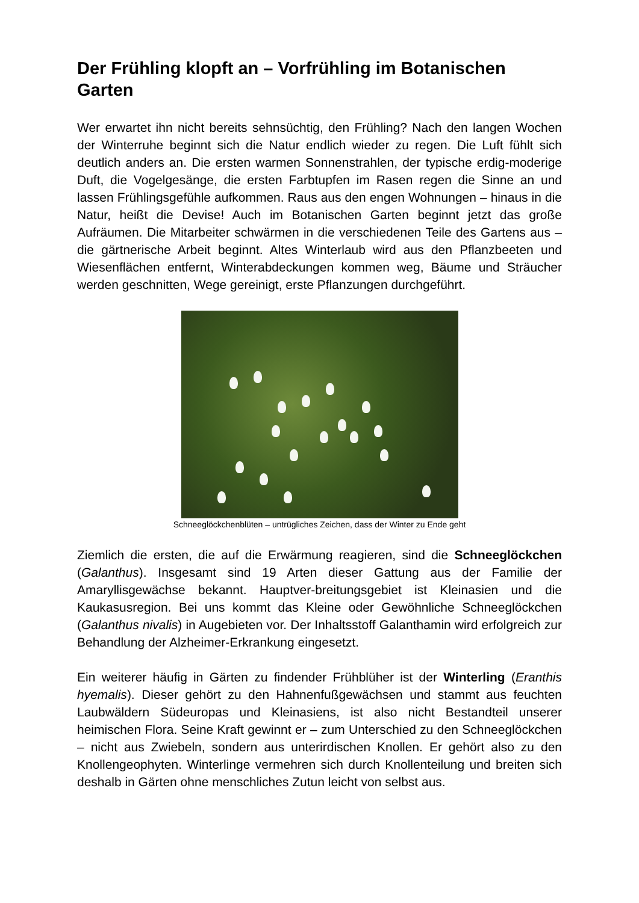Der Frühling klopft an – Vorfrühling im Botanischen Garten
Wer erwartet ihn nicht bereits sehnsüchtig, den Frühling? Nach den langen Wochen der Winterruhe beginnt sich die Natur endlich wieder zu regen. Die Luft fühlt sich deutlich anders an. Die ersten warmen Sonnenstrahlen, der typische erdig-moderige Duft, die Vogelgesänge, die ersten Farbtupfen im Rasen regen die Sinne an und lassen Frühlingsgefühle aufkommen. Raus aus den engen Wohnungen – hinaus in die Natur, heißt die Devise! Auch im Botanischen Garten beginnt jetzt das große Aufräumen. Die Mitarbeiter schwärmen in die verschiedenen Teile des Gartens aus – die gärtnerische Arbeit beginnt. Altes Winterlaub wird aus den Pflanzbeeten und Wiesenflächen entfernt, Winterabdeckungen kommen weg, Bäume und Sträucher werden geschnitten, Wege gereinigt, erste Pflanzungen durchgeführt.
Schneeglöckchenblüten – untrügliches Zeichen, dass der Winter zu Ende geht
Ziemlich die ersten, die auf die Erwärmung reagieren, sind die Schneeglöckchen (Galanthus). Insgesamt sind 19 Arten dieser Gattung aus der Familie der Amaryllisgewächse bekannt. Hauptver-breitungsgebiet ist Kleinasien und die Kaukasusregion. Bei uns kommt das Kleine oder Gewöhnliche Schneeglöckchen (Galanthus nivalis) in Augebieten vor. Der Inhaltsstoff Galanthamin wird erfolgreich zur Behandlung der Alzheimer-Erkrankung eingesetzt.
Ein weiterer häufig in Gärten zu findender Frühblüher ist der Winterling (Eranthis hyemalis). Dieser gehört zu den Hahnenfußgewächsen und stammt aus feuchten Laubwäldern Südeuropas und Kleinasiens, ist also nicht Bestandteil unserer heimischen Flora. Seine Kraft gewinnt er – zum Unterschied zu den Schneeglöckchen – nicht aus Zwiebeln, sondern aus unterirdischen Knollen. Er gehört also zu den Knollengeophyten. Winterlinge vermehren sich durch Knollenteilung und breiten sich deshalb in Gärten ohne menschliches Zutun leicht von selbst aus.